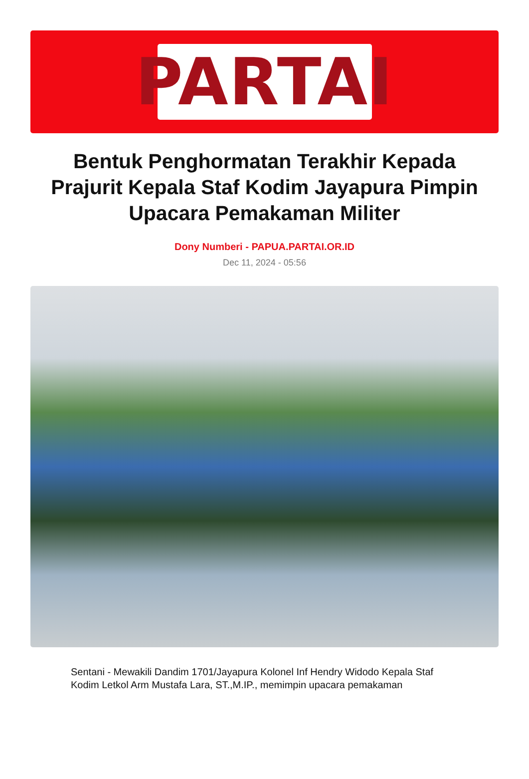PARTAI
Bentuk Penghormatan Terakhir Kepada Prajurit Kepala Staf Kodim Jayapura Pimpin Upacara Pemakaman Militer
Dony Numberi - PAPUA.PARTAI.OR.ID
Dec 11, 2024 - 05:56
Sentani - Mewakili Dandim 1701/Jayapura Kolonel Inf Hendry Widodo Kepala Staf Kodim Letkol Arm Mustafa Lara, ST.,M.IP., memimpin upacara pemakaman